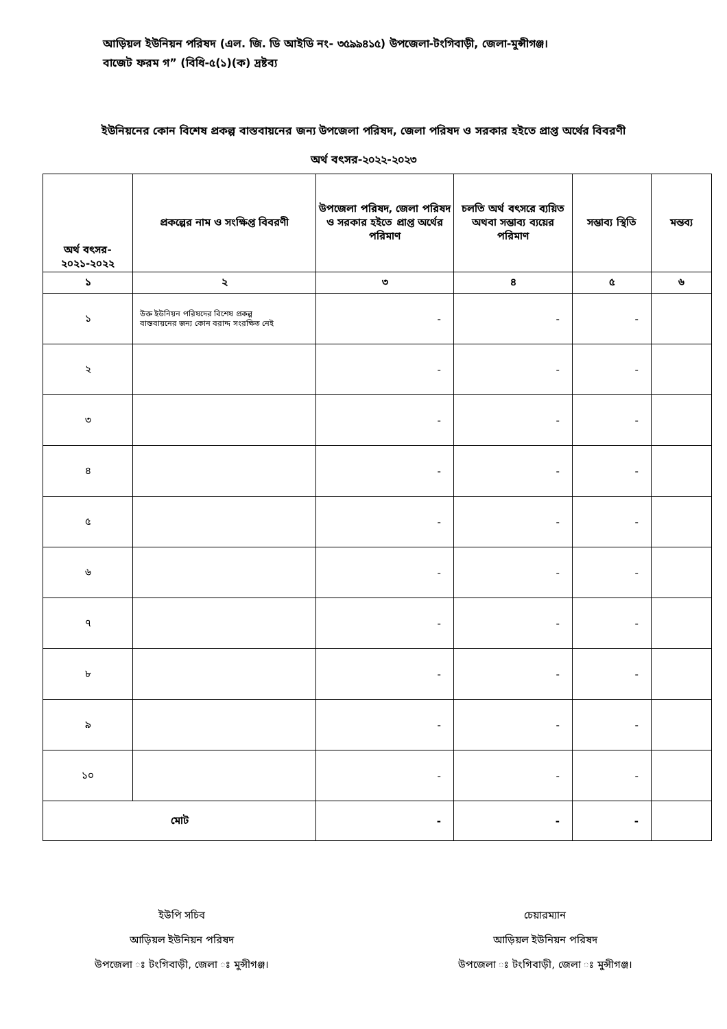আড়িয়ল ইউনিয়ন পরিষদ (এল. জি. ডি আইডি নং- ৩৫৯৯৪১৫) উপজেলা-টংগিবাড়ী, জেলা-মুন্সীগঞ্জ।
বাজেট ফরম গ” (বিধি-৫(১)(ক) দ্রষ্টব্য
ইউনিয়নের কোন বিশেষ প্রকল্প বাস্তবায়নের জন্য উপজেলা পরিষদ, জেলা পরিষদ ও সরকার হইতে প্রাপ্ত অর্থের বিবরণী
অর্থ বৎসর-২০২২-২০২৩
| অর্থ বৎসর- ২০২১-২০২২ | প্রকল্পের নাম ও সংক্ষিপ্ত বিবরণী | উপজেলা পরিষদ, জেলা পরিষদ ও সরকার হইতে প্রাপ্ত অর্থের পরিমাণ | চলতি অর্থ বৎসরে ব্যয়িত অথবা সম্ভাব্য ব্যয়ের পরিমাণ | সম্ভাব্য স্থিতি | মন্তব্য |
| --- | --- | --- | --- | --- | --- |
| ১ | ২ | ৩ | ৪ | ৫ | ৬ |
| ১ | উক্ত ইউনিয়ন পরিষদের বিশেষ প্রকল্প বাস্তবায়নের জন্য কোন বরাদ্দ সংরক্ষিত নেই | - | - | - | |
| ২ | | - | - | - | |
| ৩ | | - | - | - | |
| ৪ | | - | - | - | |
| ৫ | | - | - | - | |
| ৬ | | - | - | - | |
| ৭ | | - | - | - | |
| ৮ | | - | - | - | |
| ৯ | | - | - | - | |
| ১০ | | - | - | - | |
| মোট | | - | - | - | |
ইউপি সচিব
আড়িয়ল ইউনিয়ন পরিষদ
উপজেলা ঃ টংগিবাড়ী, জেলা ঃ মুন্সীগঞ্জ।
চেয়ারম্যান
আড়িয়ল ইউনিয়ন পরিষদ
উপজেলা ঃ টংগিবাড়ী, জেলা ঃ মুন্সীগঞ্জ।